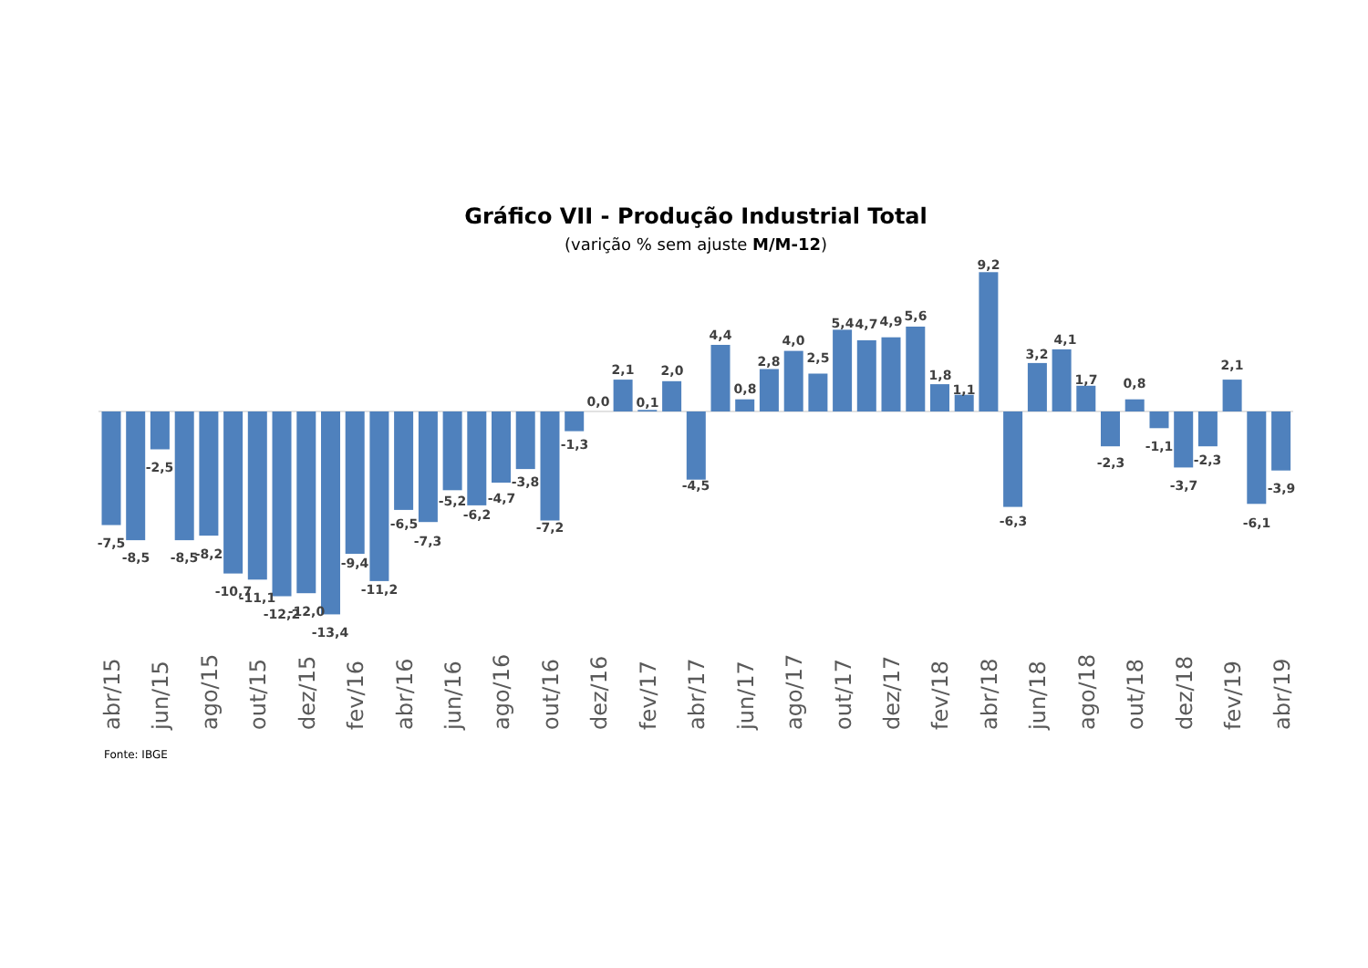Gráfico VII - Produção Industrial Total
(varição % sem ajuste M/M-12)
-7,5
-8,5
-2,5
-8,5
-8,2
-10,7
-11,1
-12,2
-12,0
-13,4
-9,4
-11,2
-6,5
-7,3
-5,2
-6,2
-4,7
-3,8
-7,2
-1,3
0,0
2,1
0,1
2,0
-4,5
4,4
0,8
2,8
4,0
2,5
5,4
4,7
4,9
5,6
1,8
1,1
9,2
-6,3
3,2
4,1
1,7
-2,3
0,8
-1,1
-3,7
-2,3
2,1
-6,1
-3,9
abr/15
jun/15
ago/15
out/15
dez/15
fev/16
abr/16
jun/16
ago/16
out/16
dez/16
fev/17
abr/17
jun/17
ago/17
out/17
dez/17
fev/18
abr/18
jun/18
ago/18
out/18
dez/18
fev/19
abr/19
Fonte: IBGE